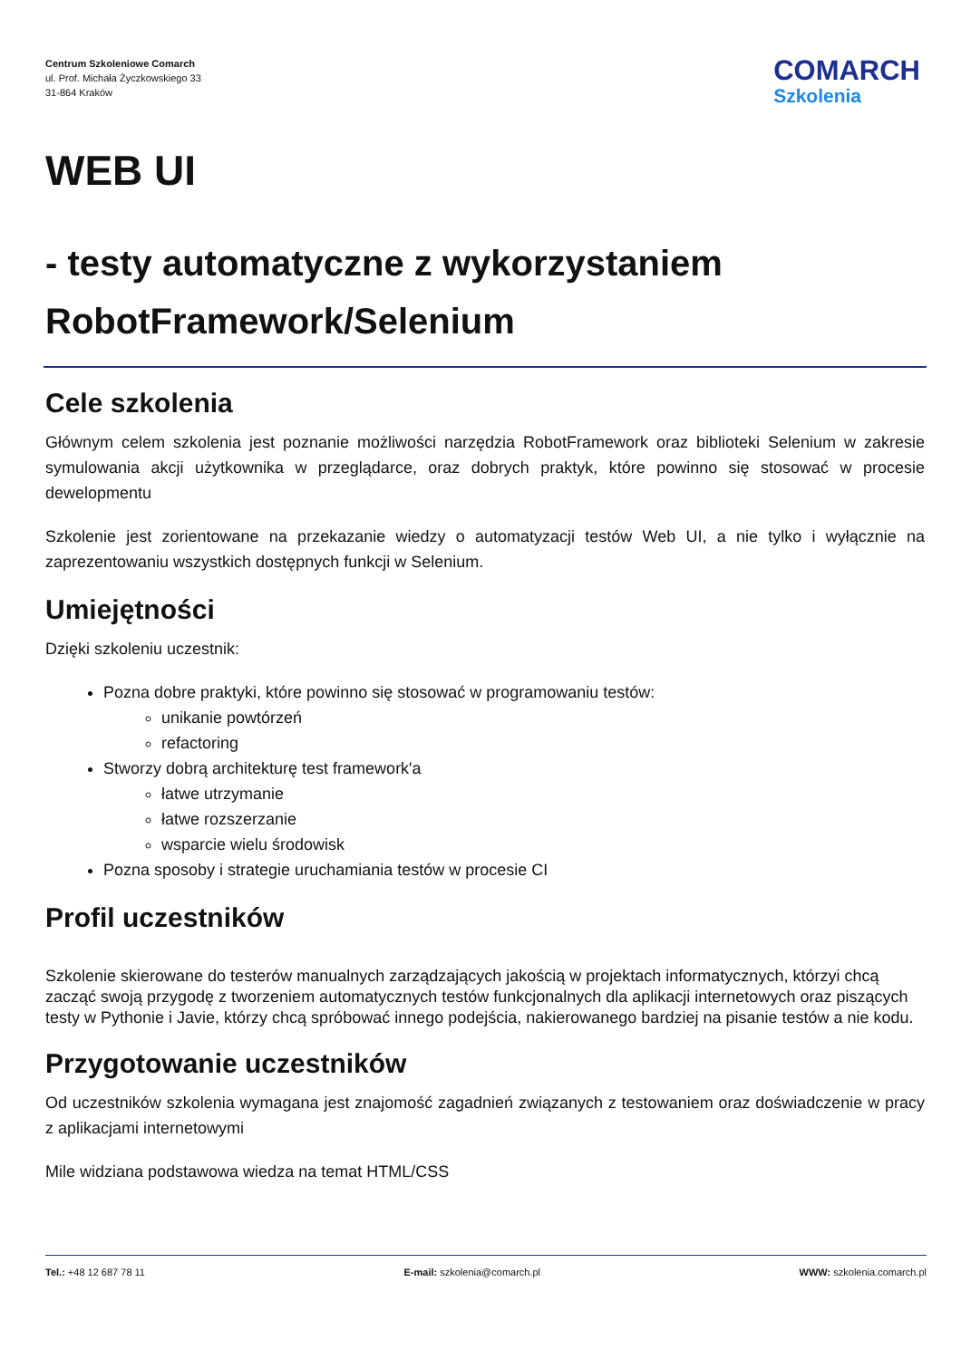Centrum Szkoleniowe Comarch
ul. Prof. Michała Życzkowskiego 33
31-864 Kraków
COMARCH
Szkolenia
WEB UI
- testy automatyczne z wykorzystaniem RobotFramework/Selenium
Cele szkolenia
Głównym celem szkolenia jest poznanie możliwości narzędzia RobotFramework oraz biblioteki Selenium w zakresie symulowania akcji użytkownika w przeglądarce, oraz dobrych praktyk, które powinno się stosować w procesie dewelopmentu
Szkolenie jest zorientowane na przekazanie wiedzy o automatyzacji testów Web UI, a nie tylko i wyłącznie na zaprezentowaniu wszystkich dostępnych funkcji w Selenium.
Umiejętności
Dzięki szkoleniu uczestnik:
Pozna dobre praktyki, które powinno się stosować w programowaniu testów:
unikanie powtórzeń
refactoring
Stworzy dobrą architekturę test framework'a
łatwe utrzymanie
łatwe rozszerzanie
wsparcie wielu środowisk
Pozna sposoby i strategie uruchamiania testów w procesie CI
Profil uczestników
Szkolenie skierowane do testerów manualnych zarządzających jakością w projektach informatycznych, którzyi chcą zacząć swoją przygodę z tworzeniem automatycznych testów funkcjonalnych dla aplikacji internetowych oraz piszących testy w Pythonie i Javie, którzy chcą spróbować innego podejścia, nakierowanego bardziej na pisanie testów a nie kodu.
Przygotowanie uczestników
Od uczestników szkolenia wymagana jest znajomość zagadnień związanych z testowaniem oraz doświadczenie w pracy z aplikacjami internetowymi
Mile widziana podstawowa wiedza na temat HTML/CSS
Tel.: +48 12 687 78 11 E-mail: szkolenia@comarch.pl WWW: szkolenia.comarch.pl